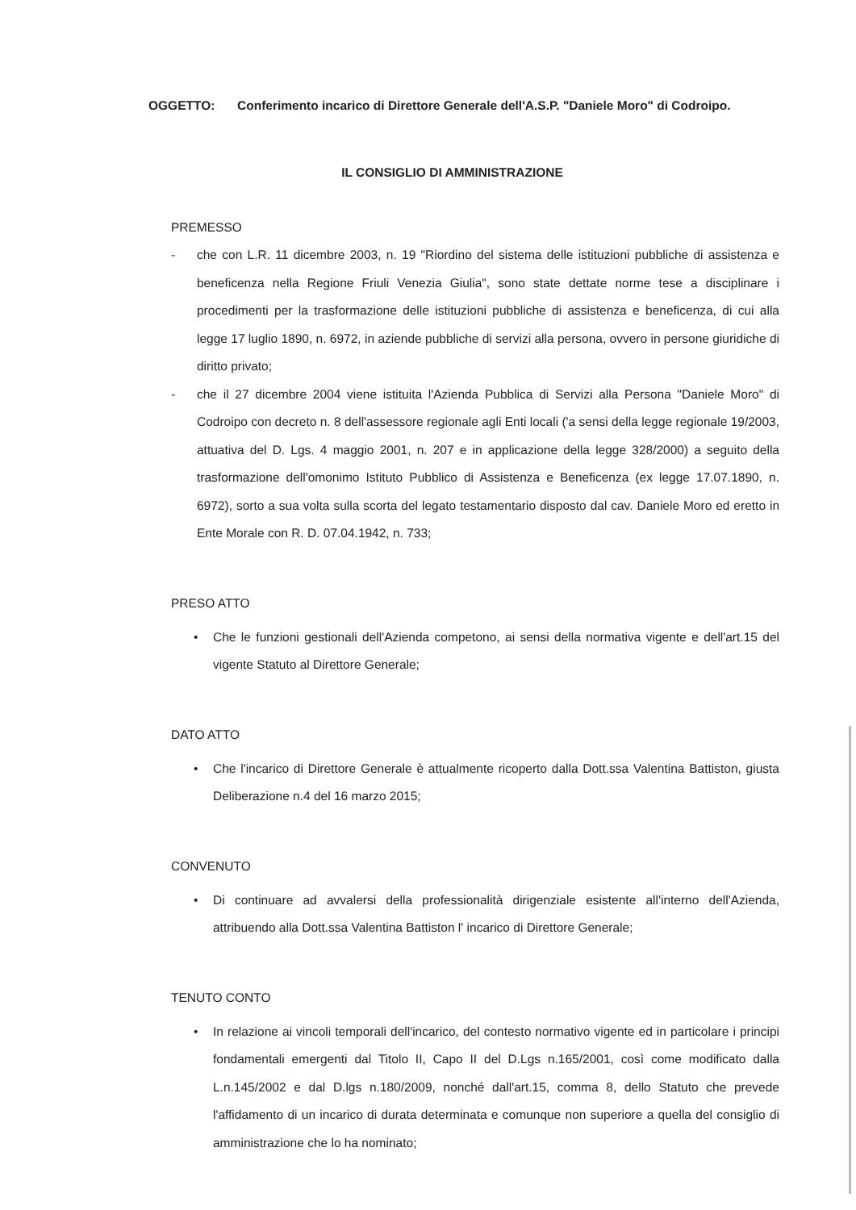OGGETTO: Conferimento incarico di Direttore Generale dell'A.S.P. "Daniele Moro" di Codroipo.
IL CONSIGLIO DI AMMINISTRAZIONE
PREMESSO
- che con L.R. 11 dicembre 2003, n. 19 "Riordino del sistema delle istituzioni pubbliche di assistenza e beneficenza nella Regione Friuli Venezia Giulia", sono state dettate norme tese a disciplinare i procedimenti per la trasformazione delle istituzioni pubbliche di assistenza e beneficenza, di cui alla legge 17 luglio 1890, n. 6972, in aziende pubbliche di servizi alla persona, ovvero in persone giuridiche di diritto privato;
- che il 27 dicembre 2004 viene istituita l'Azienda Pubblica di Servizi alla Persona "Daniele Moro" di Codroipo con decreto n. 8 dell'assessore regionale agli Enti locali ('a sensi della legge regionale 19/2003, attuativa del D. Lgs. 4 maggio 2001, n. 207 e in applicazione della legge 328/2000) a seguito della trasformazione dell'omonimo Istituto Pubblico di Assistenza e Beneficenza (ex legge 17.07.1890, n. 6972), sorto a sua volta sulla scorta del legato testamentario disposto dal cav. Daniele Moro ed eretto in Ente Morale con R. D. 07.04.1942, n. 733;
PRESO ATTO
• Che le funzioni gestionali dell'Azienda competono, ai sensi della normativa vigente e dell'art.15 del vigente Statuto al Direttore Generale;
DATO ATTO
• Che l'incarico di Direttore Generale è attualmente ricoperto dalla Dott.ssa Valentina Battiston, giusta Deliberazione n.4 del 16 marzo 2015;
CONVENUTO
• Di continuare ad avvalersi della professionalità dirigenziale esistente all'interno dell'Azienda, attribuendo alla Dott.ssa Valentina Battiston l' incarico di Direttore Generale;
TENUTO CONTO
• In relazione ai vincoli temporali dell'incarico, del contesto normativo vigente ed in particolare i principi fondamentali emergenti dal Titolo II, Capo II del D.Lgs n.165/2001, così come modificato dalla L.n.145/2002 e dal D.lgs n.180/2009, nonché dall'art.15, comma 8, dello Statuto che prevede l'affidamento di un incarico di durata determinata e comunque non superiore a quella del consiglio di amministrazione che lo ha nominato;